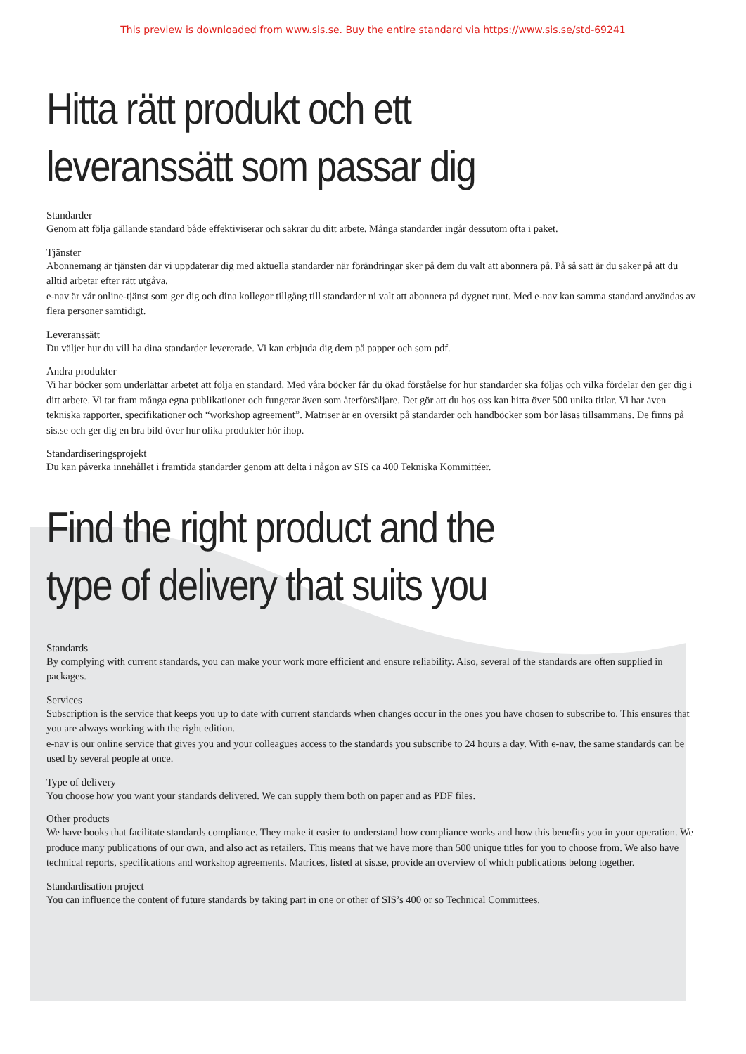This preview is downloaded from www.sis.se. Buy the entire standard via https://www.sis.se/std-69241
Hitta rätt produkt och ett
leveranssätt som passar dig
Standarder
Genom att följa gällande standard både effektiviserar och säkrar du ditt arbete. Många standarder ingår dessutom ofta i paket.
Tjänster
Abonnemang är tjänsten där vi uppdaterar dig med aktuella standarder när förändringar sker på dem du valt att abonnera på. På så sätt är du säker på att du alltid arbetar efter rätt utgåva.
e-nav är vår online-tjänst som ger dig och dina kollegor tillgång till standarder ni valt att abonnera på dygnet runt. Med e-nav kan samma standard användas av flera personer samtidigt.
Leveranssätt
Du väljer hur du vill ha dina standarder levererade. Vi kan erbjuda dig dem på papper och som pdf.
Andra produkter
Vi har böcker som underlättar arbetet att följa en standard. Med våra böcker får du ökad förståelse för hur standarder ska följas och vilka fördelar den ger dig i ditt arbete. Vi tar fram många egna publikationer och fungerar även som återförsäljare. Det gör att du hos oss kan hitta över 500 unika titlar. Vi har även tekniska rapporter, specifikationer och “workshop agreement”. Matriser är en översikt på standarder och handböcker som bör läsas tillsammans. De finns på sis.se och ger dig en bra bild över hur olika produkter hör ihop.
Standardiseringsprojekt
Du kan påverka innehållet i framtida standarder genom att delta i någon av SIS ca 400 Tekniska Kommittéer.
Find the right product and the
type of delivery that suits you
Standards
By complying with current standards, you can make your work more efficient and ensure reliability. Also, several of the standards are often supplied in packages.
Services
Subscription is the service that keeps you up to date with current standards when changes occur in the ones you have chosen to subscribe to. This ensures that you are always working with the right edition.
e-nav is our online service that gives you and your colleagues access to the standards you subscribe to 24 hours a day. With e-nav, the same standards can be used by several people at once.
Type of delivery
You choose how you want your standards delivered. We can supply them both on paper and as PDF files.
Other products
We have books that facilitate standards compliance. They make it easier to understand how compliance works and how this benefits you in your operation. We produce many publications of our own, and also act as retailers. This means that we have more than 500 unique titles for you to choose from. We also have technical reports, specifications and workshop agreements. Matrices, listed at sis.se, provide an overview of which publications belong together.
Standardisation project
You can influence the content of future standards by taking part in one or other of SIS’s 400 or so Technical Committees.